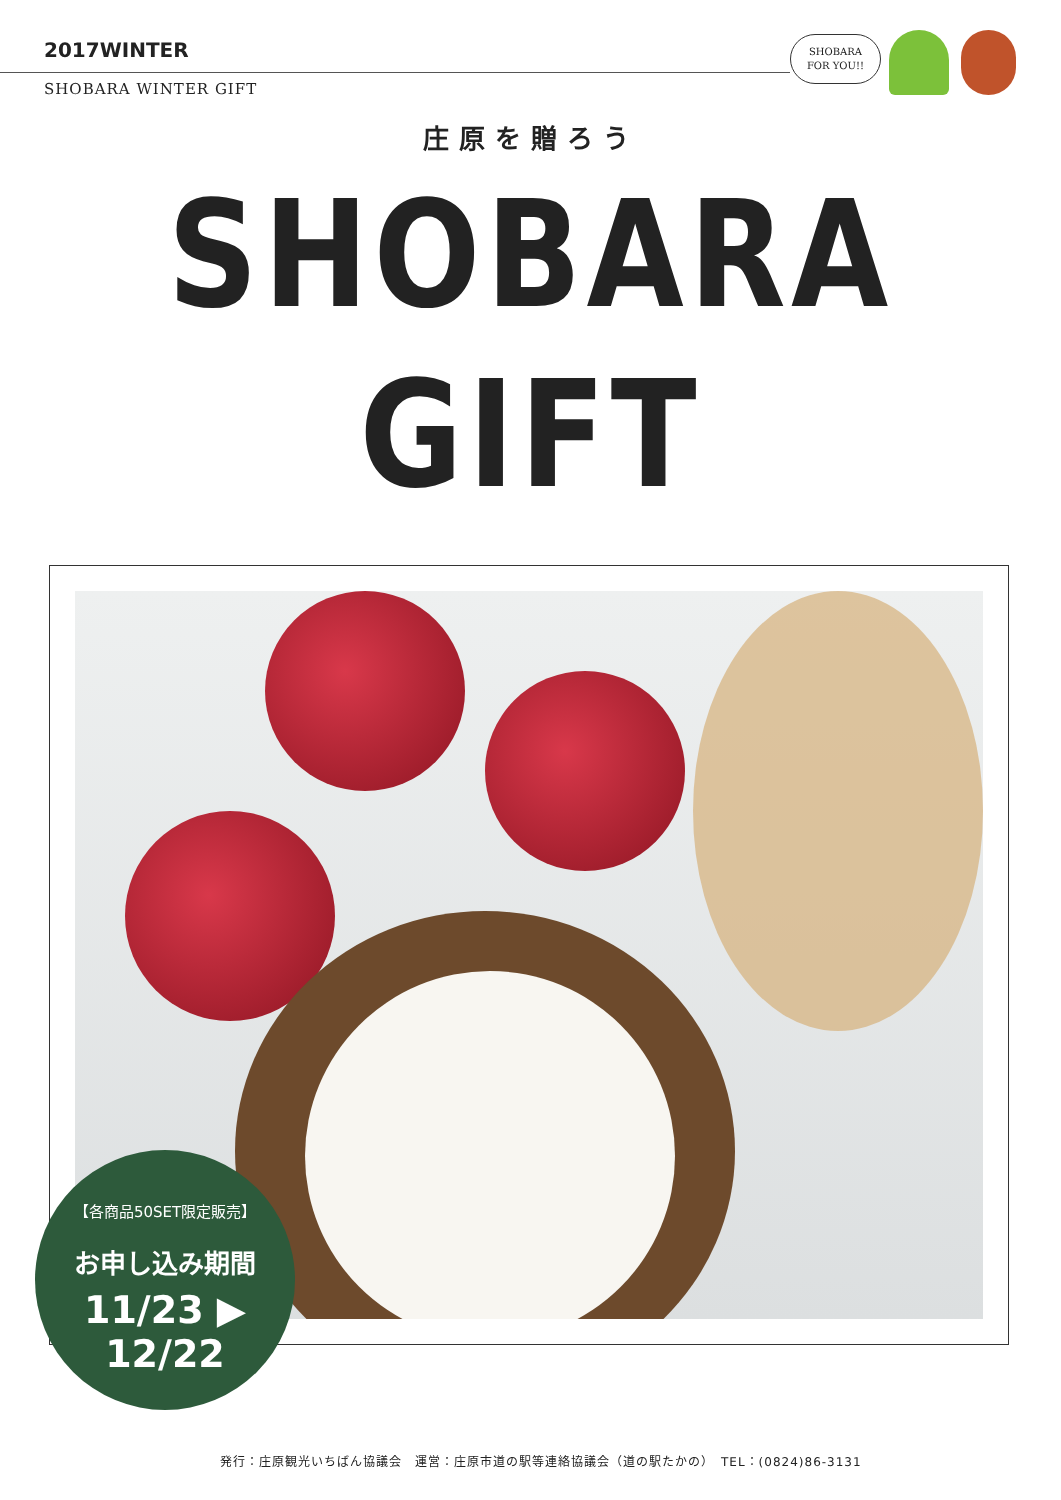2017WINTER
SHOBARA WINTER GIFT
SHOBARA
FOR YOU!!
庄原を贈ろう
SHOBARA GIFT
【各商品50SET限定販売】
お申し込み期間
11/23 ▶ 12/22
発行：庄原観光いちばん協議会　運営：庄原市道の駅等連絡協議会（道の駅たかの）　TEL：(0824)86-3131